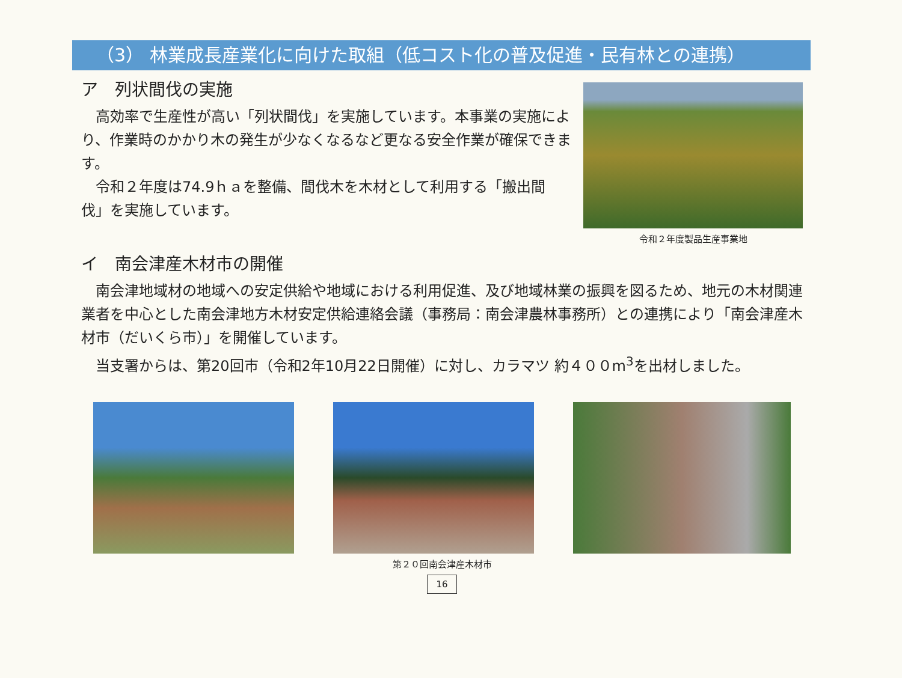（3） 林業成長産業化に向けた取組（低コスト化の普及促進・民有林との連携）
ア　列状間伐の実施
　高効率で生産性が高い「列状間伐」を実施しています。本事業の実施により、作業時のかかり木の発生が少なくなるなど更なる安全作業が確保できます。
　令和２年度は74.9ｈａを整備、間伐木を木材として利用する「搬出間伐」を実施しています。
令和２年度製品生産事業地
イ　南会津産木材市の開催
　南会津地域材の地域への安定供給や地域における利用促進、及び地域林業の振興を図るため、地元の木材関連業者を中心とした南会津地方木材安定供給連絡会議（事務局：南会津農林事務所）との連携により「南会津産木材市（だいくら市）」を開催しています。
　当支署からは、第20回市（令和2年10月22日開催）に対し、カラマツ 約４００m<sup>3</sup>を出材しました。
第２０回南会津産木材市
16